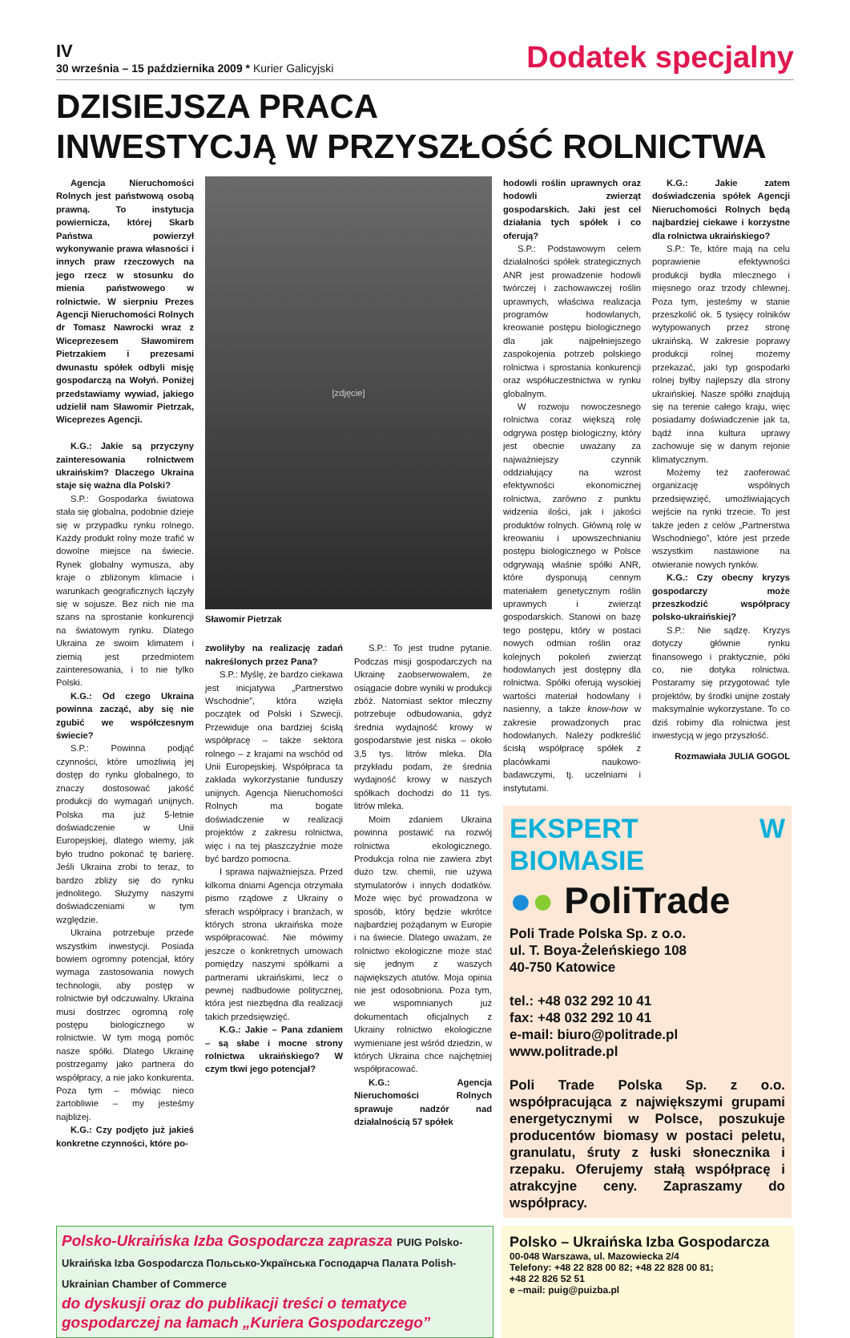IV
30 września – 15 października 2009 * Kurier Galicyjski
Dodatek specjalny
DZISIEJSZA PRACA
INWESTYCJĄ W PRZYSZŁOŚĆ ROLNICTWA
Agencja Nieruchomości Rolnych jest państwową osobą prawną. To instytucja powiernicza, której Skarb Państwa powierzył wykonywanie prawa własności i innych praw rzeczowych na jego rzecz w stosunku do mienia państwowego w rolnictwie. W sierpniu Prezes Agencji Nieruchomości Rolnych dr Tomasz Nawrocki wraz z Wiceprezesem Sławomirem Pietrzakiem i prezesami dwunastu spółek odbyli misję gospodarczą na Wołyń. Poniżej przedstawiamy wywiad, jakiego udzielił nam Sławomir Pietrzak, Wiceprezes Agencji.
K.G.: Jakie są przyczyny zainteresowania rolnictwem ukraińskim? Dlaczego Ukraina staje się ważna dla Polski?
S.P.: Gospodarka światowa stała się globalna, podobnie dzieje się w przypadku rynku rolnego. Każdy produkt rolny może trafić w dowolne miejsce na świecie. Rynek globalny wymusza, aby kraje o zbliżonym klimacie i warunkach geograficznych łączyły się w sojusze. Bez nich nie ma szans na sprostanie konkurencji na światowym rynku. Dlatego Ukraina ze swoim klimatem i ziemią jest przedmiotem zainteresowania, i to nie tylko Polski.
K.G.: Od czego Ukraina powinna zacząć, aby się nie zgubić we współczesnym świecie?
S.P.: Powinna podjąć czynności, które umożliwią jej dostęp do rynku globalnego, to znaczy dostosować jakość produkcji do wymagań unijnych. Polska ma już 5-letnie doświadczenie w Unii Europejskiej, dlatego wiemy, jak było trudno pokonać tę barierę. Jeśli Ukraina zrobi to teraz, to bardzo zbliży się do rynku jednolitego. Służymy naszymi doświadczeniami w tym względzie.
Ukraina potrzebuje przede wszystkim inwestycji. Posiada bowiem ogromny potencjał, który wymaga zastosowania nowych technologii, aby postęp w rolnictwie był odczuwalny. Ukraina musi dostrzec ogromną rolę postępu biologicznego w rolnictwie. W tym mogą pomóc nasze spółki. Dlatego Ukrainę postrzegamy jako partnera do współpracy, a nie jako konkurenta. Poza tym – mówiąc nieco żartobliwie – my jesteśmy najbliżej.
K.G.: Czy podjęto już jakieś konkretne czynności, które po-
[zdjęcie]
Sławomir Pietrzak
zwoliłyby na realizację zadań nakreślonych przez Pana?
S.P.: Myślę, że bardzo ciekawa jest inicjatywa „Partnerstwo Wschodnie”, która wzięła początek od Polski i Szwecji. Przewiduje ona bardziej ścisłą współpracę – także sektora rolnego – z krajami na wschód od Unii Europejskiej. Współpraca ta zakłada wykorzystanie funduszy unijnych. Agencja Nieruchomości Rolnych ma bogate doświadczenie w realizacji projektów z zakresu rolnictwa, więc i na tej płaszczyźnie może być bardzo pomocna.
I sprawa najważniejsza. Przed kilkoma dniami Agencja otrzymała pismo rządowe z Ukrainy o sferach współpracy i branżach, w których strona ukraińska może współpracować. Nie mówimy jeszcze o konkretnych umowach pomiędzy naszymi spółkami a partnerami ukraińskimi, lecz o pewnej nadbudowie politycznej, która jest niezbędna dla realizacji takich przedsięwzięć.
K.G.: Jakie – Pana zdaniem – są słabe i mocne strony rolnictwa ukraińskiego? W czym tkwi jego potencjał?
S.P.: To jest trudne pytanie. Podczas misji gospodarczych na Ukrainę zaobserwowałem, że osiągacie dobre wyniki w produkcji zbóż. Natomiast sektor mleczny potrzebuje odbudowania, gdyż średnia wydajność krowy w gospodarstwie jest niska – około 3,5 tys. litrów mleka. Dla przykładu podam, że średnia wydajność krowy w naszych spółkach dochodzi do 11 tys. litrów mleka.
Moim zdaniem Ukraina powinna postawić na rozwój rolnictwa ekologicznego. Produkcja rolna nie zawiera zbyt dużo tzw. chemii, nie używa stymulatorów i innych dodatków. Może więc być prowadzona w sposób, który będzie wkrótce najbardziej pożądanym w Europie i na świecie. Dlatego uważam, że rolnictwo ekologiczne może stać się jednym z waszych największych atutów. Moja opinia nie jest odosobniona. Poza tym, we wspomnianych już dokumentach oficjalnych z Ukrainy rolnictwo ekologiczne wymieniane jest wśród dziedzin, w których Ukraina chce najchętniej współpracować.
K.G.: Agencja Nieruchomości Rolnych sprawuje nadzór nad działalnością 57 spółek
hodowli roślin uprawnych oraz hodowli zwierząt gospodarskich. Jaki jest cel działania tych spółek i co oferują?
S.P.: Podstawowym celem działalności spółek strategicznych ANR jest prowadzenie hodowli twórczej i zachowawczej roślin uprawnych, właściwa realizacja programów hodowlanych, kreowanie postępu biologicznego dla jak najpełniejszego zaspokojenia potrzeb polskiego rolnictwa i sprostania konkurencji oraz współuczestnictwa w rynku globalnym.
W rozwoju nowoczesnego rolnictwa coraz większą rolę odgrywa postęp biologiczny, który jest obecnie uważany za najważniejszy czynnik oddziałujący na wzrost efektywności ekonomicznej rolnictwa, zarówno z punktu widzenia ilości, jak i jakości produktów rolnych. Główną rolę w kreowaniu i upowszechnianiu postępu biologicznego w Polsce odgrywają właśnie spółki ANR, które dysponują cennym materiałem genetycznym roślin uprawnych i zwierząt gospodarskich. Stanowi on bazę tego postępu, który w postaci nowych odmian roślin oraz kolejnych pokoleń zwierząt hodowlanych jest dostępny dla rolnictwa. Spółki oferują wysokiej wartości materiał hodowlany i nasienny, a także know-how w zakresie prowadzonych prac hodowlanych. Należy podkreślić ścisłą współpracę spółek z placówkami naukowo-badawczymi, tj. uczelniami i instytutami.
K.G.: Jakie zatem doświadczenia spółek Agencji Nieruchomości Rolnych będą najbardziej ciekawe i korzystne dla rolnictwa ukraińskiego?
S.P.: Te, które mają na celu poprawienie efektywności produkcji bydła mlecznego i mięsnego oraz trzody chlewnej. Poza tym, jesteśmy w stanie przeszkolić ok. 5 tysięcy rolników wytypowanych przez stronę ukraińską. W zakresie poprawy produkcji rolnej możemy przekazać, jaki typ gospodarki rolnej byłby najlepszy dla strony ukraińskiej. Nasze spółki znajdują się na terenie całego kraju, więc posiadamy doświadczenie jak ta, bądź inna kultura uprawy zachowuje się w danym rejonie klimatycznym.
Możemy też zaoferować organizację wspólnych przedsięwzięć, umożliwiających wejście na rynki trzecie. To jest także jeden z celów „Partnerstwa Wschodniego”, które jest przede wszystkim nastawione na otwieranie nowych rynków.
K.G.: Czy obecny kryzys gospodarczy może przeszkodzić współpracy polsko-ukraińskiej?
S.P.: Nie sądzę. Kryzys dotyczy głównie rynku finansowego i praktycznie, póki co, nie dotyka rolnictwa. Postaramy się przygotować tyle projektów, by środki unijne zostały maksymalnie wykorzystane. To co dziś robimy dla rolnictwa jest inwestycją w jego przyszłość.
Rozmawiała JULIA GOGOL
EKSPERT W BIOMASIE
●● PoliTrade
Poli Trade Polska Sp. z o.o.
ul. T. Boya-Żeleńskiego 108
40-750 Katowice
tel.: +48 032 292 10 41
fax: +48 032 292 10 41
e-mail: biuro@politrade.pl
www.politrade.pl
Poli Trade Polska Sp. z o.o. współpracująca z największymi grupami energetycznymi w Polsce, poszukuje producentów biomasy w postaci peletu, granulatu, śruty z łuski słonecznika i rzepaku. Oferujemy stałą współpracę i atrakcyjne ceny. Zapraszamy do współpracy.
Polsko-Ukraińska Izba Gospodarcza zaprasza PUIG Polsko-Ukraińska Izba Gospodarcza Польсько-Українська Господарча Палата Polish-Ukrainian Chamber of Commerce
do dyskusji oraz do publikacji treści o tematyce gospodarczej na łamach „Kuriera Gospodarczego”
Polsko – Ukraińska Izba Gospodarcza
00-048 Warszawa, ul. Mazowiecka 2/4
Telefony: +48 22 828 00 82; +48 22 828 00 81;
+48 22 826 52 51
e –mail: puig@puizba.pl